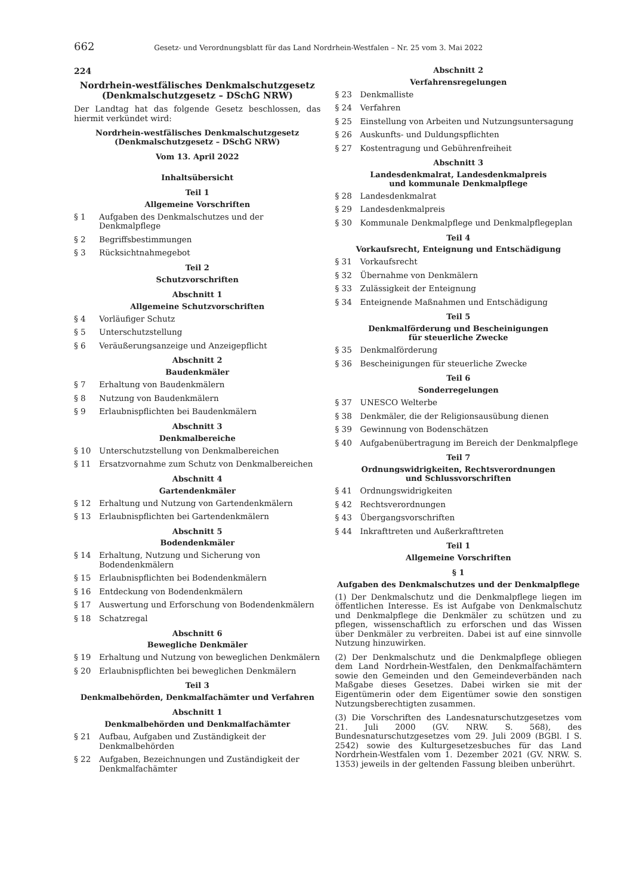662 Gesetz- und Verordnungsblatt für das Land Nordrhein-Westfalen – Nr. 25 vom 3. Mai 2022
224
Nordrhein-westfälisches Denkmalschutzgesetz
(Denkmalschutzgesetz – DSchG NRW)
Der Landtag hat das folgende Gesetz beschlossen, das hiermit verkündet wird:
Nordrhein-westfälisches Denkmalschutzgesetz
(Denkmalschutzgesetz – DSchG NRW)
Vom 13. April 2022
Inhaltsübersicht
Teil 1
Allgemeine Vorschriften
§ 1 Aufgaben des Denkmalschutzes und der Denkmalpflege
§ 2 Begriffsbestimmungen
§ 3 Rücksichtnahmegebot
Teil 2
Schutzvorschriften
Abschnitt 1
Allgemeine Schutzvorschriften
§ 4 Vorläufiger Schutz
§ 5 Unterschutzstellung
§ 6 Veräußerungsanzeige und Anzeigepflicht
Abschnitt 2
Baudenkmäler
§ 7 Erhaltung von Baudenkmälern
§ 8 Nutzung von Baudenkmälern
§ 9 Erlaubnispflichten bei Baudenkmälern
Abschnitt 3
Denkmalbereiche
§ 10 Unterschutzstellung von Denkmalbereichen
§ 11 Ersatzvornahme zum Schutz von Denkmalbereichen
Abschnitt 4
Gartendenkmäler
§ 12 Erhaltung und Nutzung von Gartendenkmälern
§ 13 Erlaubnispflichten bei Gartendenkmälern
Abschnitt 5
Bodendenkmäler
§ 14 Erhaltung, Nutzung und Sicherung von Bodendenkmälern
§ 15 Erlaubnispflichten bei Bodendenkmälern
§ 16 Entdeckung von Bodendenkmälern
§ 17 Auswertung und Erforschung von Bodendenkmälern
§ 18 Schatzregal
Abschnitt 6
Bewegliche Denkmäler
§ 19 Erhaltung und Nutzung von beweglichen Denkmälern
§ 20 Erlaubnispflichten bei beweglichen Denkmälern
Teil 3
Denkmalbehörden, Denkmalfachämter und Verfahren
Abschnitt 1
Denkmalbehörden und Denkmalfachämter
§ 21 Aufbau, Aufgaben und Zuständigkeit der Denkmalbehörden
§ 22 Aufgaben, Bezeichnungen und Zuständigkeit der Denkmalfachämter
Abschnitt 2
Verfahrensregelungen
§ 23 Denkmalliste
§ 24 Verfahren
§ 25 Einstellung von Arbeiten und Nutzungsuntersagung
§ 26 Auskunfts- und Duldungspflichten
§ 27 Kostentragung und Gebührenfreiheit
Abschnitt 3
Landesdenkmalrat, Landesdenkmalpreis
und kommunale Denkmalpflege
§ 28 Landesdenkmalrat
§ 29 Landesdenkmalpreis
§ 30 Kommunale Denkmalpflege und Denkmalpflegeplan
Teil 4
Vorkaufsrecht, Enteignung und Entschädigung
§ 31 Vorkaufsrecht
§ 32 Übernahme von Denkmälern
§ 33 Zulässigkeit der Enteignung
§ 34 Enteignende Maßnahmen und Entschädigung
Teil 5
Denkmalförderung und Bescheinigungen
für steuerliche Zwecke
§ 35 Denkmalförderung
§ 36 Bescheinigungen für steuerliche Zwecke
Teil 6
Sonderregelungen
§ 37 UNESCO Welterbe
§ 38 Denkmäler, die der Religionsausübung dienen
§ 39 Gewinnung von Bodenschätzen
§ 40 Aufgabenübertragung im Bereich der Denkmalpflege
Teil 7
Ordnungswidrigkeiten, Rechtsverordnungen
und Schlussvorschriften
§ 41 Ordnungswidrigkeiten
§ 42 Rechtsverordnungen
§ 43 Übergangsvorschriften
§ 44 Inkrafttreten und Außerkrafttreten
Teil 1
Allgemeine Vorschriften
§ 1
Aufgaben des Denkmalschutzes und der Denkmalpflege
(1) Der Denkmalschutz und die Denkmalpflege liegen im öffentlichen Interesse. Es ist Aufgabe von Denkmalschutz und Denkmalpflege die Denkmäler zu schützen und zu pflegen, wissenschaftlich zu erforschen und das Wissen über Denkmäler zu verbreiten. Dabei ist auf eine sinnvolle Nutzung hinzuwirken.
(2) Der Denkmalschutz und die Denkmalpflege obliegen dem Land Nordrhein-Westfalen, den Denkmalfachämtern sowie den Gemeinden und den Gemeindeverbänden nach Maßgabe dieses Gesetzes. Dabei wirken sie mit der Eigentümerin oder dem Eigentümer sowie den sonstigen Nutzungsberechtigten zusammen.
(3) Die Vorschriften des Landesnaturschutzgesetzes vom 21. Juli 2000 (GV. NRW. S. 568), des Bundesnaturschutzgesetzes vom 29. Juli 2009 (BGBl. I S. 2542) sowie des Kulturgesetzesbuches für das Land Nordrhein-Westfalen vom 1. Dezember 2021 (GV. NRW. S. 1353) jeweils in der geltenden Fassung bleiben unberührt.